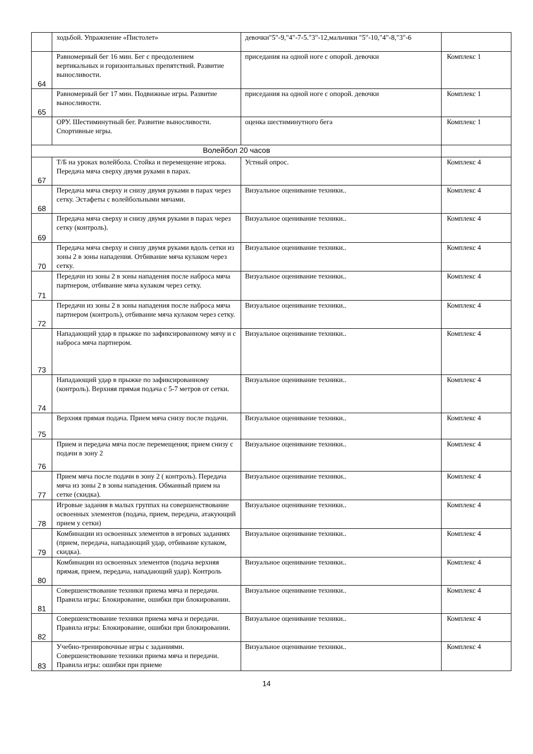| | ходьбой. Упражнение «Пистолет» | девочки"5"-9,"4"-7-5."3"-12,мальчики "5"-10,"4"-8,"3"-6 | |
| 64 | Равномерный бег 16 мин. Бег с преодолением вертикальных и горизонтальных препятствий. Развитие выносливости. | приседания на одной ноге с опорой. девочки | Комплекс 1 |
| 65 | Равномерный бег 17 мин. Подвижные игры. Развитие выносливости. | приседания на одной ноге с опорой. девочки | Комплекс 1 |
| | ОРУ. Шестиминутный бег. Развитие выносливости. Спортивные игры. | оценка шестиминутного бега | Комплекс 1 |
| Волейбол 20 часов | | | |
| 67 | Т/Б на уроках волейбола. Стойка и перемещение игрока. Передача мяча сверху двумя руками в парах. | Устный опрос. | Комплекс 4 |
| 68 | Передача мяча сверху и снизу двумя руками в парах через сетку. Эстафеты с волейбольными мячами. | Визуальное оценивание техники.. | Комплекс 4 |
| 69 | Передача мяча сверху и снизу двумя руками в парах через сетку (контроль). | Визуальное оценивание техники.. | Комплекс 4 |
| 70 | Передача мяча сверху и снизу двумя руками вдоль сетки из зоны 2 в зоны нападения. Отбивание мяча кулаком через сетку. | Визуальное оценивание техники.. | Комплекс 4 |
| 71 | Передачи из зоны 2 в зоны нападения после наброса мяча партнером, отбивание мяча кулаком через сетку. | Визуальное оценивание техники.. | Комплекс 4 |
| 72 | Передачи из зоны 2 в зоны нападения после наброса мяча партнером (контроль), отбивание мяча кулаком через сетку. | Визуальное оценивание техники.. | Комплекс 4 |
| 73 | Нападающий удар в прыжке по зафиксированному мячу и с наброса мяча партнером. | Визуальное оценивание техники.. | Комплекс 4 |
| 74 | Нападающий удар в прыжке по зафиксированному (контроль). Верхняя прямая подача с 5-7 метров от сетки. | Визуальное оценивание техники.. | Комплекс 4 |
| 75 | Верхняя прямая подача. Прием мяча снизу после подачи. | Визуальное оценивание техники.. | Комплекс 4 |
| 76 | Прием и передача мяча после перемещения; прием снизу с подачи в зону 2 | Визуальное оценивание техники.. | Комплекс 4 |
| 77 | Прием мяча после подачи в зону 2 ( контроль). Передача мяча из зоны 2 в зоны нападения. Обманный прием на сетке (скидка). | Визуальное оценивание техники.. | Комплекс 4 |
| 78 | Игровые задания в малых группах на совершенствование освоенных элементов (подача, прием, передача, атакующий прием у сетки) | Визуальное оценивание техники.. | Комплекс 4 |
| 79 | Комбинации из освоенных элементов в игровых заданиях (прием, передача, нападающий удар, отбивание кулаком, скидка). | Визуальное оценивание техники.. | Комплекс 4 |
| 80 | Комбинации из освоенных элементов (подача верхняя прямая, прием, передача, нападающий удар). Контроль | Визуальное оценивание техники.. | Комплекс 4 |
| 81 | Совершенствование техники приема мяча и передачи. Правила игры: Блокирование, ошибки при блокировании. | Визуальное оценивание техники.. | Комплекс 4 |
| 82 | Совершенствование техники приема мяча и передачи. Правила игры: Блокирование, ошибки при блокировании. | Визуальное оценивание техники.. | Комплекс 4 |
| 83 | Учебно-тренировочные игры с заданиями. Совершенствование техники приема мяча и передачи. Правила игры: ошибки при приеме | Визуальное оценивание техники.. | Комплекс 4 |
14